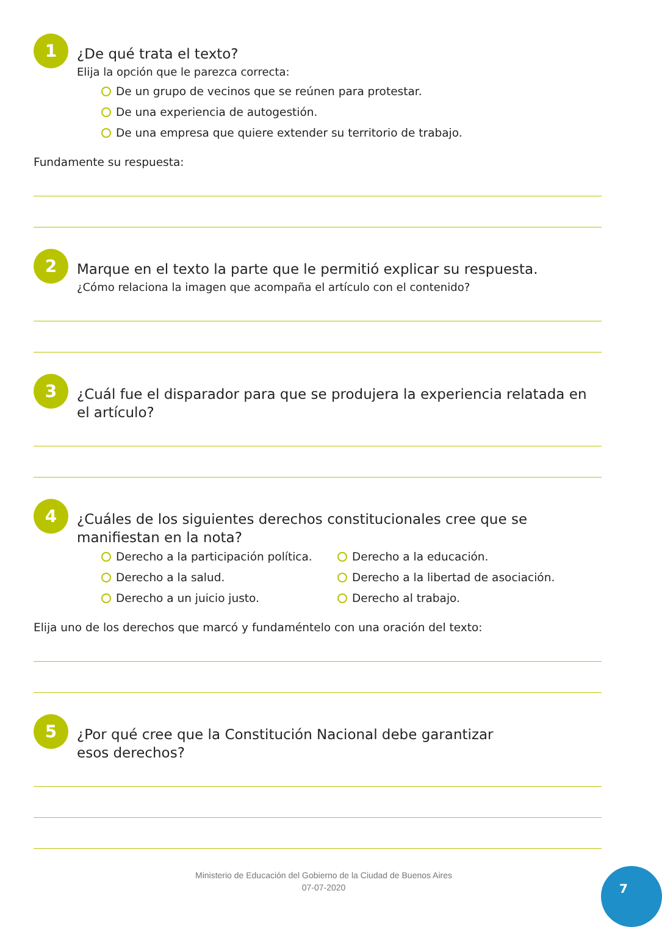1
¿De qué trata el texto?
Elija la opción que le parezca correcta:
De un grupo de vecinos que se reúnen para protestar.
De una experiencia de autogestión.
De una empresa que quiere extender su territorio de trabajo.
Fundamente su respuesta:
2
Marque en el texto la parte que le permitió explicar su respuesta.
¿Cómo relaciona la imagen que acompaña el artículo con el contenido?
3
¿Cuál fue el disparador para que se produjera la experiencia relatada en el artículo?
4
¿Cuáles de los siguientes derechos constitucionales cree que se manifiestan en la nota?
Derecho a la participación política.
Derecho a la educación.
Derecho a la salud.
Derecho a la libertad de asociación.
Derecho a un juicio justo.
Derecho al trabajo.
Elija uno de los derechos que marcó y fundaméntelo con una oración del texto:
5
¿Por qué cree que la Constitución Nacional debe garantizar
esos derechos?
Ministerio de Educación del Gobierno de la Ciudad de Buenos Aires
07-07-2020
7